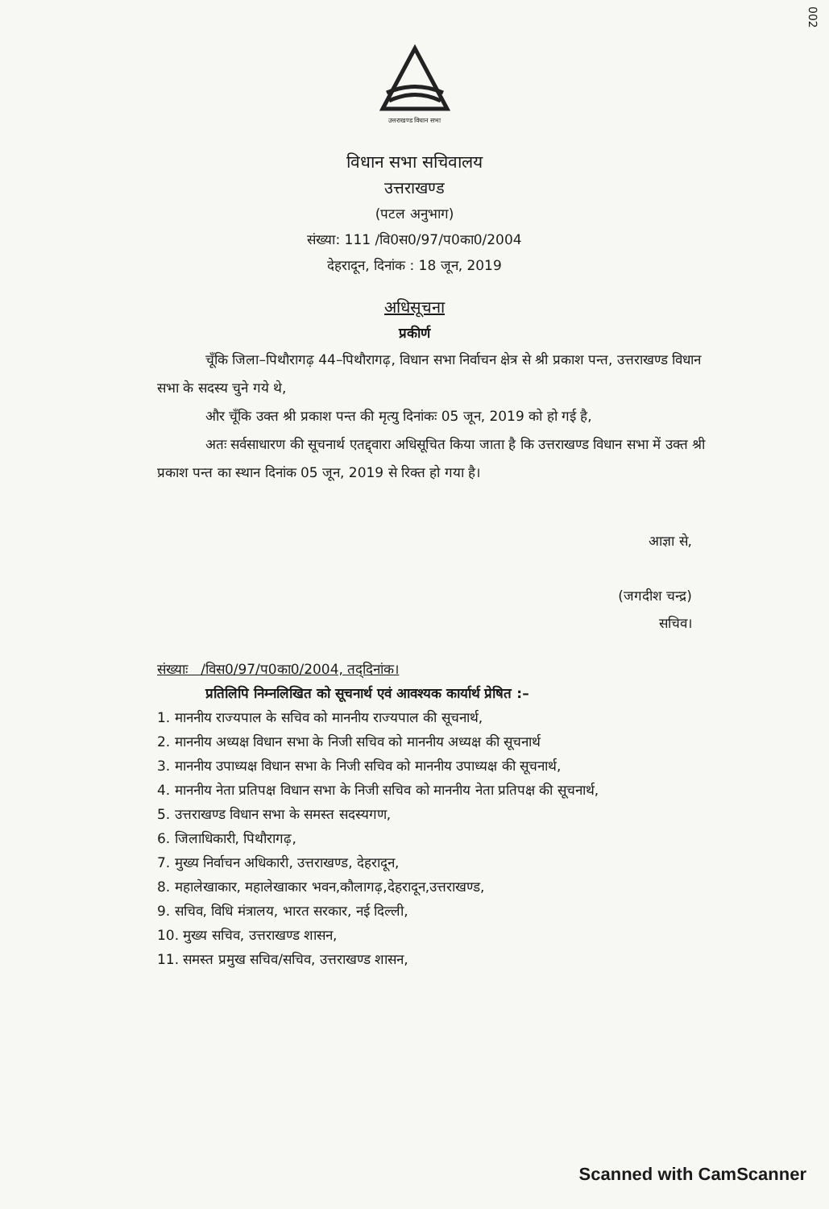002
उत्तराखण्ड विधान सभा
विधान सभा सचिवालय
उत्तराखण्ड
(पटल अनुभाग)
संख्या: 111 /वि0स0/97/प0का0/2004
देहरादून, दिनांक : 18 जून, 2019
अधिसूचना
प्रकीर्ण
चूँकि जिला–पिथौरागढ़ 44–पिथौरागढ़, विधान सभा निर्वाचन क्षेत्र से श्री प्रकाश पन्त, उत्तराखण्ड विधान सभा के सदस्य चुने गये थे,
और चूँकि उक्त श्री प्रकाश पन्त की मृत्यु दिनांकः 05 जून, 2019 को हो गई है,
अतः सर्वसाधारण की सूचनार्थ एतद्द्वारा अधिसूचित किया जाता है कि उत्तराखण्ड विधान सभा में उक्त श्री प्रकाश पन्त का स्थान दिनांक 05 जून, 2019 से रिक्त हो गया है।
आज्ञा से,
(जगदीश चन्द्र)
सचिव।
संख्याः /विस0/97/प0का0/2004, तद्‌दिनांक।
प्रतिलिपि निम्नलिखित को सूचनार्थ एवं आवश्यक कार्यार्थ प्रेषित :–
1. माननीय राज्यपाल के सचिव को माननीय राज्यपाल की सूचनार्थ,
2. माननीय अध्यक्ष विधान सभा के निजी सचिव को माननीय अध्यक्ष की सूचनार्थ
3. माननीय उपाध्यक्ष विधान सभा के निजी सचिव को माननीय उपाध्यक्ष की सूचनार्थ,
4. माननीय नेता प्रतिपक्ष विधान सभा के निजी सचिव को माननीय नेता प्रतिपक्ष की सूचनार्थ,
5. उत्तराखण्ड विधान सभा के समस्त सदस्यगण,
6. जिलाधिकारी, पिथौरागढ़,
7. मुख्य निर्वाचन अधिकारी, उत्तराखण्ड, देहरादून,
8. महालेखाकार, महालेखाकार भवन,कौलागढ़,देहरादून,उत्तराखण्ड,
9. सचिव, विधि मंत्रालय, भारत सरकार, नई दिल्ली,
10. मुख्य सचिव, उत्तराखण्ड शासन,
11. समस्त प्रमुख सचिव/सचिव, उत्तराखण्ड शासन,
Scanned with CamScanner